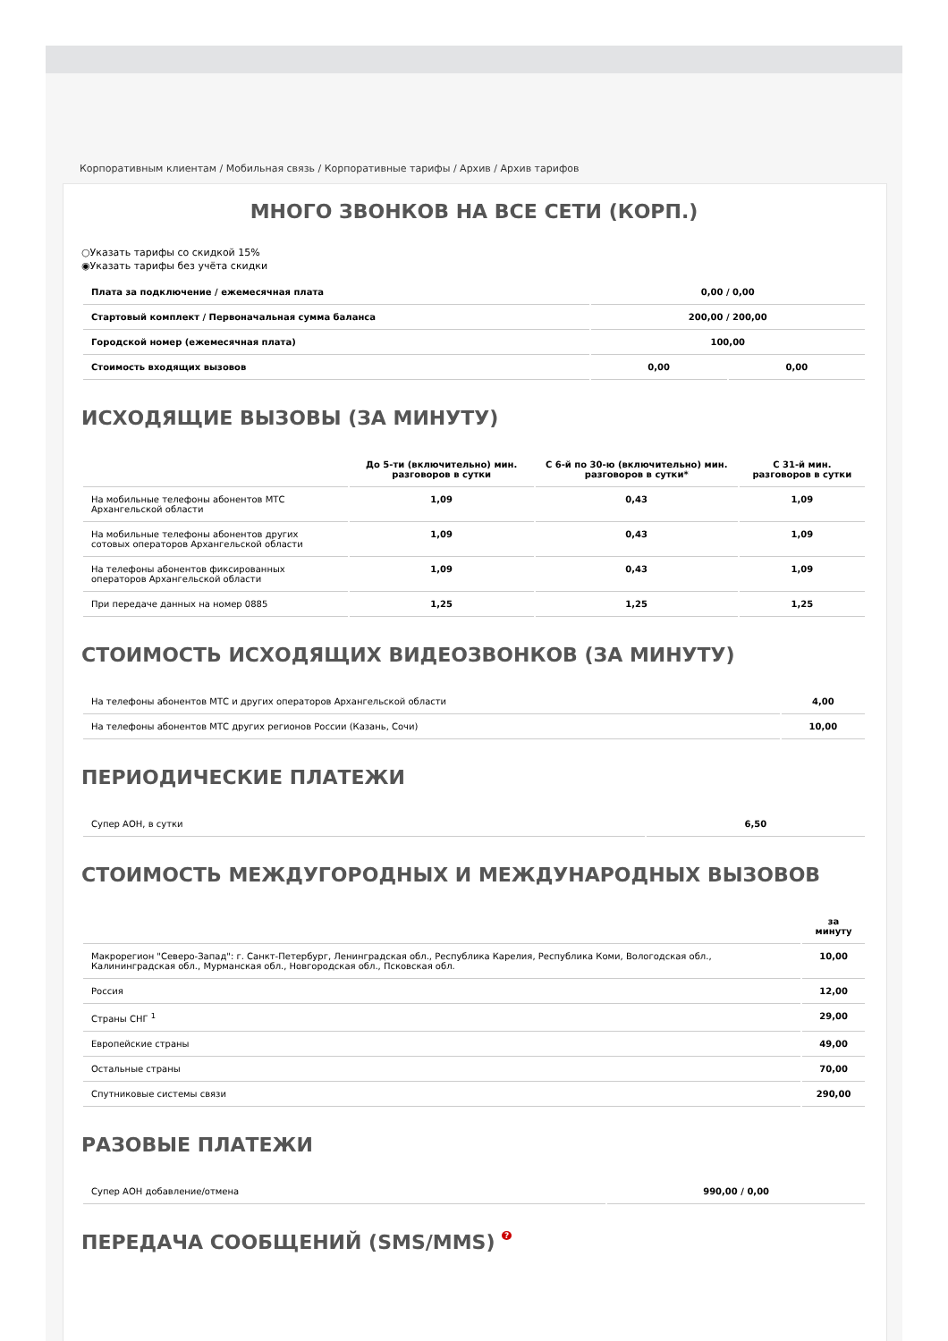Корпоративным клиентам / Мобильная связь / Корпоративные тарифы / Архив / Архив тарифов
МНОГО ЗВОНКОВ НА ВСЕ СЕТИ (КОРП.)
○Указать тарифы со скидкой 15%
◉Указать тарифы без учёта скидки
| Плата за подключение / ежемесячная плата | 0,00 / 0,00 | |
| Стартовый комплект / Первоначальная сумма баланса | 200,00 / 200,00 | |
| Городской номер (ежемесячная плата) | 100,00 | |
| Стоимость входящих вызовов | 0,00 | 0,00 |
ИСХОДЯЩИЕ ВЫЗОВЫ (ЗА МИНУТУ)
| | До 5-ти (включительно) мин. разговоров в сутки | С 6-й по 30-ю (включительно) мин. разговоров в сутки* | С 31-й мин. разговоров в сутки |
| --- | --- | --- | --- |
| На мобильные телефоны абонентов МТС Архангельской области | 1,09 | 0,43 | 1,09 |
| На мобильные телефоны абонентов других сотовых операторов Архангельской области | 1,09 | 0,43 | 1,09 |
| На телефоны абонентов фиксированных операторов Архангельской области | 1,09 | 0,43 | 1,09 |
| При передаче данных на номер 0885 | 1,25 | 1,25 | 1,25 |
СТОИМОСТЬ ИСХОДЯЩИХ ВИДЕОЗВОНКОВ (ЗА МИНУТУ)
| На телефоны абонентов МТС и других операторов Архангельской области | 4,00 |
| На телефоны абонентов МТС других регионов России (Казань, Сочи) | 10,00 |
ПЕРИОДИЧЕСКИЕ ПЛАТЕЖИ
| Супер АОН, в сутки | 6,50 |
СТОИМОСТЬ МЕЖДУГОРОДНЫХ И МЕЖДУНАРОДНЫХ ВЫЗОВОВ
| | за минуту |
| --- | --- |
| Макрорегион "Северо-Запад": г. Санкт-Петербург, Ленинградская обл., Республика Карелия, Республика Коми, Вологодская обл., Калининградская обл., Мурманская обл., Новгородская обл., Псковская обл. | 10,00 |
| Россия | 12,00 |
| Страны СНГ <sup>1</sup> | 29,00 |
| Европейские страны | 49,00 |
| Остальные страны | 70,00 |
| Спутниковые системы связи | 290,00 |
РАЗОВЫЕ ПЛАТЕЖИ
| Супер АОН добавление/отмена | 990,00 / 0,00 |
ПЕРЕДАЧА СООБЩЕНИЙ (SMS/MMS) ?